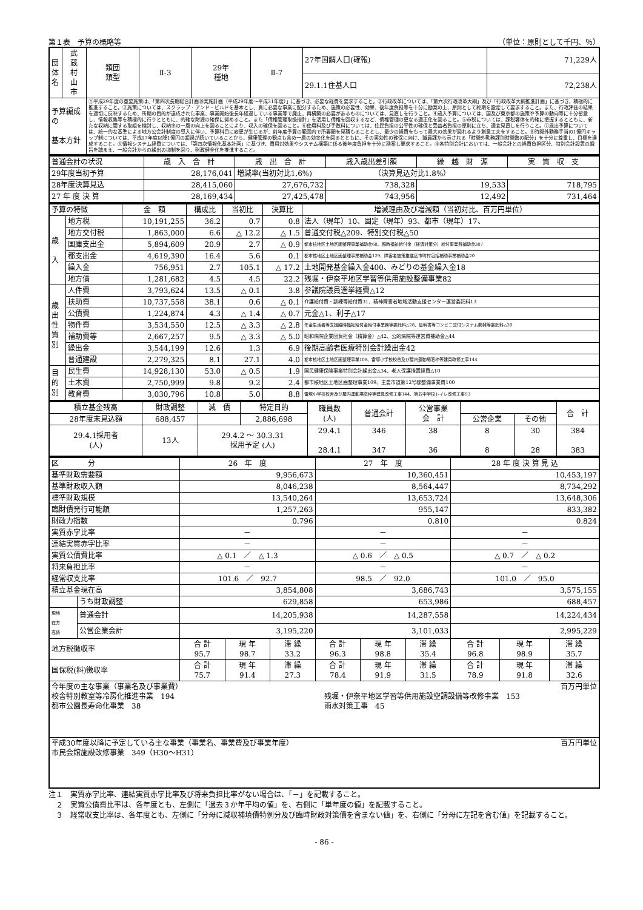第１表　予算の概略等 （単位：原則として千円、％）
| 団体名 | 武 蔵 村 山 市 | 類団 類型 | Ⅱ-3 | 29年 種地 | Ⅱ-7 | 27年国調人口(確報) | 71,229人 |
| | | | | | | 29.1.1住基人口 | 72,238人 |
| 予算編成の 基本方針 | | ①平成29年度の重要施策は、「第四次長期総合計画㉙実施計画（平成29年度～平成31年度）」に基づき、必要な経費を要求すること。②行政改革については、「第六次行政改革大綱」及び「行政改革大綱推進計画」に基づき、積極的に推進すること。③施策については、スクラップ・アンド・ビルドを基本とし、真に必要な事業に配分するため、施策の必要性、効果、後年度負担等を十分に勘案の上、原則として終期を設定して要求すること。また、行政評価の結果を適切に反映するため、所期の目的が達成された事業、事業開始後長年経過している事業等で廃止、再構築の必要があるものについては、見直しを行うこと。④歳入予算については、国及び東京都の施策や予算の動向等に十分留意し、情報収集等を積極的に行うとともに、的確な財源の確保に努めること。また「債権管理取扱指針」を活用し債権を回収するなど、債権管理の更なる適正化を図ること。⑤市税については、課税客体を的確に把握するとともに、新たな収納に関する取組を検討し、収納率の一層の向上を図ることにより、収入の確保を図ること。⑥使用料及び手数料については、住民負担の公平性の確保と受益者負担の原則に立ち、適宜見直しを行うこと。⑦歳出予算については、統一的な基準による地方公会計制度の導入に伴い、予算科目に変更が生じるが、前年度予算の範囲内で所要額を見積もることとし、最少の経費をもって最大の効果が図れるよう創意工夫をすること。⑧時間外勤務手当の1億円キャップ制については、平成17年度以降1億円の超過が続いていることから、健康管理の観点も含め一層の効率化を図るとともに、その実効性の確保に向け、職員課から示される「時間外勤務課別時間数の配分」を十分に尊重し、目標を達成すること。⑨情報システム経費については、「第四次情報化基本計画」に基づき、費用対効果やシステム構築に係る後年度負担を十分に勘案し要求すること。⑩各特別会計においては、一般会計との経費負担区分、特別会計設置の趣旨を踏まえ、一般会計からの繰出の抑制を図り、財政健全化を推進すること。 | | | | | |
| 普通会計の状況 | 歳 入 合 計 | 歳 出 合 計 | 歳入歳出差引額 | 繰 越 財 源 | 実 質 収 支 |
| 29年度当初予算 | 28,176,041 | 増減率(当初対比1.6%) （決算見込対比1.8%） | | | |
| 28年度決算見込 | 28,415,060 | 27,676,732 | 738,328 | 19,533 | 718,795 |
| 27 年 度 決 算 | 28,169,434 | 27,425,478 | 743,956 | 12,492 | 731,464 |
| 予算の特徴 | | 金 額 | 構成比 | 当初比 | 決算比 | 増減理由及び増減額（当初対比、百万円単位） |
| 歳 入 | 地方税 | 10,191,255 | 36.2 | 0.7 | 0.8 | 法人（現年）10、固定（現年）93、都市（現年）17、 |
| | 地方交付税 | 1,863,000 | 6.6 | △ 12.2 | △ 1.5 | 普通交付税△209、特別交付税△50 |
| | 国庫支出金 | 5,894,609 | 20.9 | 2.7 | △ 0.9 | 都市核地区土地区画整理事業補助金60、臨時福祉給付金（経済対策分）給付事業費補助金307 |
| | 都支出金 | 4,619,390 | 16.4 | 5.6 | 0.1 | 都市核地区土地区画整理事業補助金129、障害者施策推進区市町村包括補助事業補助金20 |
| | 繰入金 | 756,951 | 2.7 | 105.1 | △ 17.2 | 土地開発基金繰入金400、みどりの基金繰入金18 |
| | 地方債 | 1,281,682 | 4.5 | 4.5 | 22.2 | 残堀・伊奈平地区学習等供用施設整備事業82 |
| 歳 出 性 質 別 | 人件費 | 3,793,624 | 13.5 | △ 0.1 | 3.8 | 参議院議員選挙経費△12 |
| | 扶助費 | 10,737,558 | 38.1 | 0.6 | △ 0.1 | 介護給付費・訓練等給付費31、精神障害者地域活動支援センター運営委託料13 |
| | 公債費 | 1,224,874 | 4.3 | △ 1.4 | △ 0.7 | 元金△1、利子△17 |
| | 物件費 | 3,534,550 | 12.5 | △ 3.3 | △ 2.8 | 年金生活者等支援臨時福祉給付金給付事業務等委託料△28、証明書等コンビニ交付システム開発等委託料△20 |
| | 補助費等 | 2,667,257 | 9.5 | △ 3.3 | △ 5.0 | 昭和病院企業団負担金（精算金）△42、公的病院等運営費補助金△44 |
| | 繰出金 | 3,544,199 | 12.6 | 1.3 | 6.9 | 後期高齢者医療特別会計繰出金42 |
| | 普通建設 | 2,279,325 | 8.1 | 27.1 | 4.0 | 都市核地区土地区画整理事業109、雷塚小学校校舎及び屋内運動場窓枠等建具改修工事144 |
| 目 的 別 | 民生費 | 14,928,130 | 53.0 | △ 0.5 | 1.9 | 国民健康保険事業特別会計繰出金△34、老人保護措置経費△10 |
| | 土木費 | 2,750,999 | 9.8 | 9.2 | 2.4 | 都市核地区土地区画整理事業109、主要市道第12号線整備事業費100 |
| | 教育費 | 3,030,796 | 10.8 | 5.0 | 8.8 | 雷塚小学校校舎及び屋内運動場窓枠等建具改修工事144、第五中学校トイレ改修工事93 |
| 積立基金残高 | 財政調整 | 減 債 | 特定目的 | 職員数 (人) | 普通会計 | 公営事業 会 計 | | | 合 計 |
| 28年度末見込額 | 688,457 | | 2,886,698 | | | | 公営企業 | その他 | |
| 29.4.1採用者 (人) | 13人 | 29.4.2 ～ 30.3.31 採用予定 (人) | | 29.4.1 28.4.1 | 346 347 | 38 36 | 8 8 | 30 28 | 384 383 |
| 区 分 | | 26 年 度 | | | 27 年 度 | | | 28 年 度 決 算 見 込 | | |
| 基準財政需要額 | | 9,956,673 | | | 10,360,451 | | | 10,453,197 | | |
| 基準財政収入額 | | 8,046,238 | | | 8,564,447 | | | 8,734,292 | | |
| 標準財政規模 | | 13,540,264 | | | 13,653,724 | | | 13,648,306 | | |
| 臨財債発行可能額 | | 1,257,263 | | | 955,147 | | | 833,382 | | |
| 財政力指数 | | 0.796 | | | 0.810 | | | 0.824 | | |
| 実質赤字比率 | | － | | | － | | | － | | |
| 連結実質赤字比率 | | － | | | － | | | － | | |
| 実質公債費比率 | | △ 0.1 ／ △ 1.3 | | | △ 0.6 ／ △ 0.5 | | | △ 0.7 ／ △ 0.2 | | |
| 将来負担比率 | | － | | | － | | | － | | |
| 経常収支比率 | | 101.6 ／ 92.7 | | | 98.5 ／ 92.0 | | | 101.0 ／ 95.0 | | |
| 積立基金現在高 | | 3,854,808 | | | 3,686,743 | | | 3,575,155 | | |
| | うち財政調整 | 629,858 | | | 653,986 | | | 688,457 | | |
| 現地 在方 高債 | 普通会計 | 14,205,938 | | | 14,287,558 | | | 14,224,434 | | |
| | 公営企業会計 | 3,195,220 | | | 3,101,033 | | | 2,995,229 | | |
| 地方税徴収率 | | 合 計 95.7 | 現 年 98.7 | 滞 繰 33.2 | 合 計 96.3 | 現 年 98.8 | 滞 繰 35.4 | 合 計 96.8 | 現 年 98.9 | 滞 繰 35.7 |
| 国保税(料)徴収率 | | 合 計 75.7 | 現 年 91.4 | 滞 繰 27.3 | 合 計 78.4 | 現 年 91.9 | 滞 繰 31.5 | 合 計 78.9 | 現 年 91.8 | 滞 繰 32.6 |
| 今年度の主な事業（事業名及び事業費） 百万円単位 校舎特別教室等冷房化推進事業 194 都市公園長寿命化事業 38 残堀・伊奈平地区学習等供用施設空調設備等改修事業 153 雨水対策工事 45 | | | | | | | | | | |
| 平成30年度以降に予定している主な事業（事業名、事業費及び事業年度） 百万円単位 市民会館施設改修事業 349（H30～H31） | | | | | | | | | | |
注１　実質赤字比率、連結実質赤字比率及び将来負担比率がない場合は、「－」を記載すること。
　２　実質公債費比率は、各年度とも、左側に「過去３か年平均の値」を、右側に「単年度の値」を記載すること。
　３　経常収支比率は、各年度とも、左側に「分母に減収補填債特例分及び臨時財政対策債を含まない値」を、右側に「分母に左記を含む値」を記載すること。
- 86 -